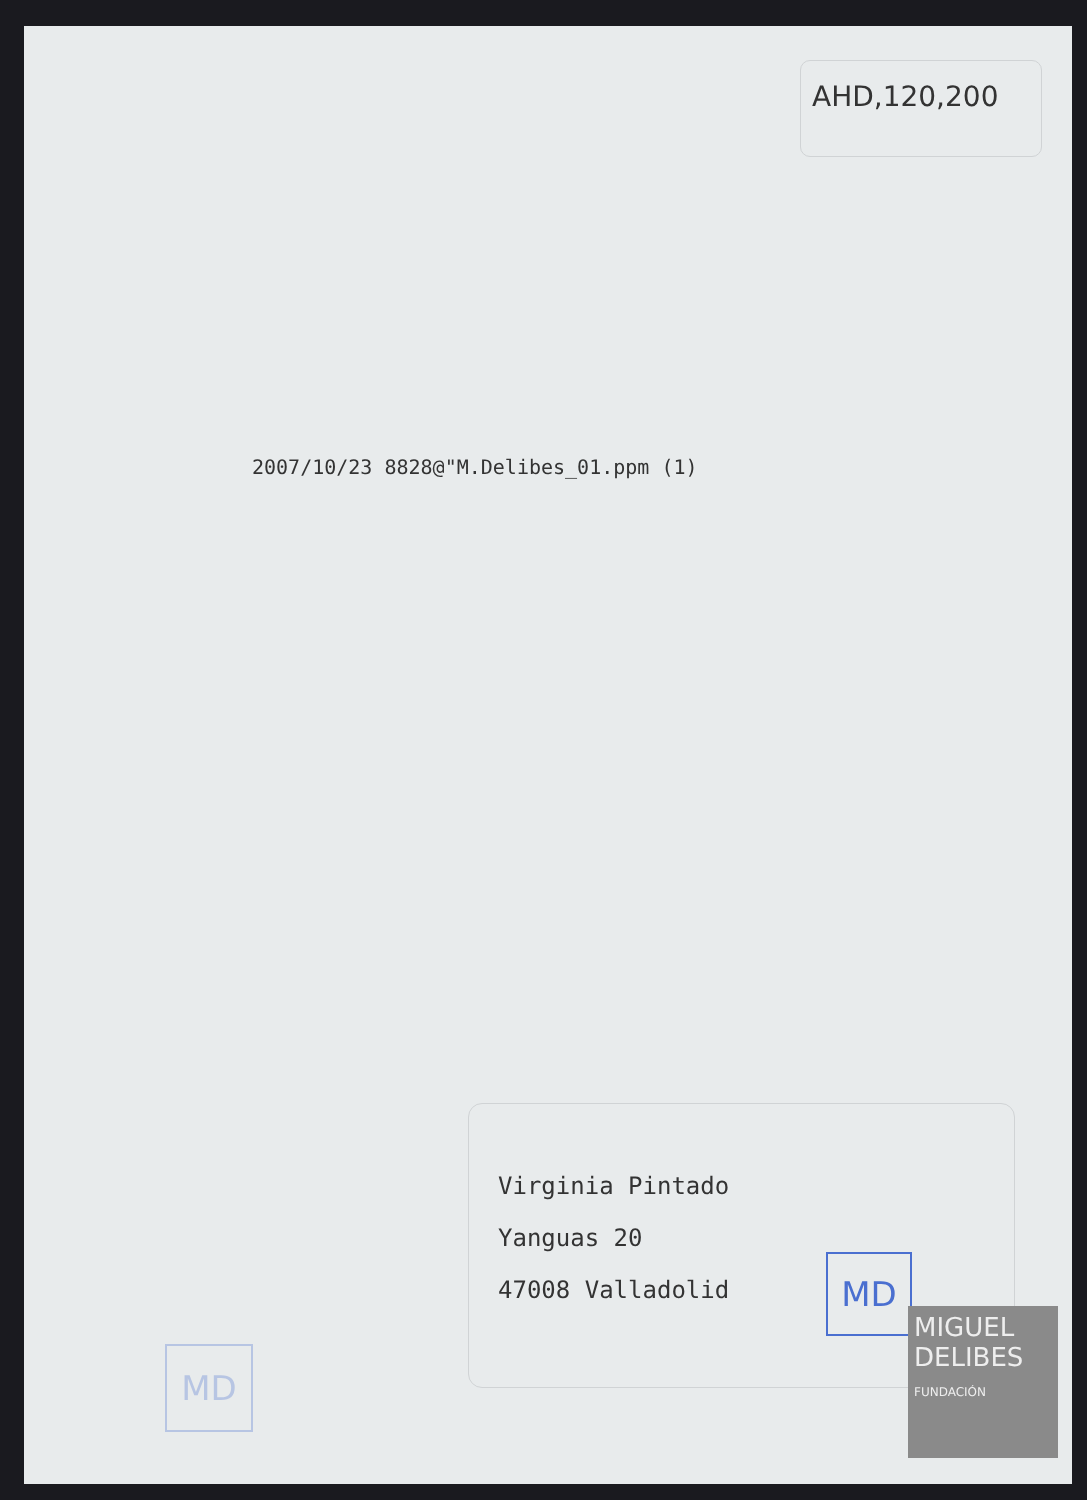AHD,120,200
2007/10/23 8828@"M.Delibes_01.ppm (1)
Virginia Pintado
Yanguas 20
47008 Valladolid
MD
MD
MIGUEL
DELIBES
FUNDACIÓN